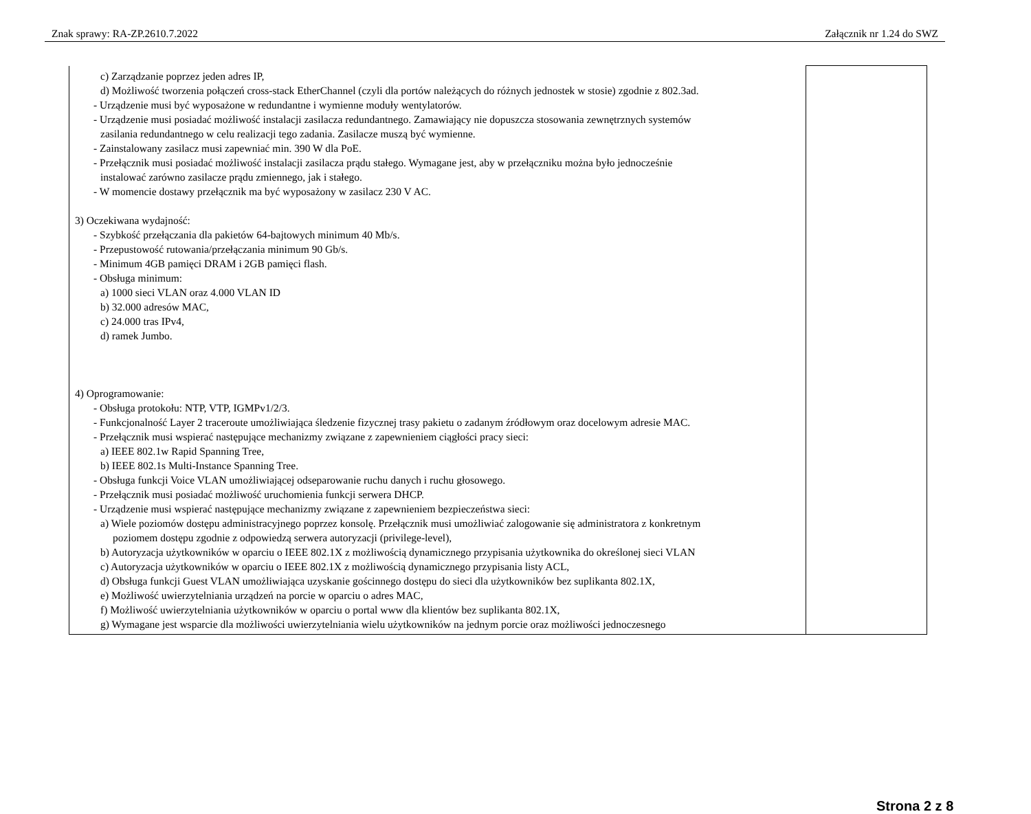Znak sprawy: RA-ZP.2610.7.2022 Załącznik nr 1.24 do SWZ
| c) Zarządzanie poprzez jeden adres IP, d) Możliwość tworzenia połączeń cross-stack EtherChannel (czyli dla portów należących do różnych jednostek w stosie) zgodnie z 802.3ad. - Urządzenie musi być wyposażone w redundantne i wymienne moduły wentylatorów. - Urządzenie musi posiadać możliwość instalacji zasilacza redundantnego. Zamawiający nie dopuszcza stosowania zewnętrznych systemów zasilania redundantnego w celu realizacji tego zadania. Zasilacze muszą być wymienne. - Zainstalowany zasilacz musi zapewniać min. 390 W dla PoE. - Przełącznik musi posiadać możliwość instalacji zasilacza prądu stałego. Wymagane jest, aby w przełączniku można było jednocześnie instalować zarówno zasilacze prądu zmiennego, jak i stałego. - W momencie dostawy przełącznik ma być wyposażony w zasilacz 230 V AC. 3) Oczekiwana wydajność: - Szybkość przełączania dla pakietów 64-bajtowych minimum 40 Mb/s. - Przepustowość rutowania/przełączania minimum 90 Gb/s. - Minimum 4GB pamięci DRAM i 2GB pamięci flash. - Obsługa minimum: a) 1000 sieci VLAN oraz 4.000 VLAN ID b) 32.000 adresów MAC, c) 24.000 tras IPv4, d) ramek Jumbo. 4) Oprogramowanie: - Obsługa protokołu: NTP, VTP, IGMPv1/2/3. - Funkcjonalność Layer 2 traceroute umożliwiająca śledzenie fizycznej trasy pakietu o zadanym źródłowym oraz docelowym adresie MAC. - Przełącznik musi wspierać następujące mechanizmy związane z zapewnieniem ciągłości pracy sieci: a) IEEE 802.1w Rapid Spanning Tree, b) IEEE 802.1s Multi-Instance Spanning Tree. - Obsługa funkcji Voice VLAN umożliwiającej odseparowanie ruchu danych i ruchu głosowego. - Przełącznik musi posiadać możliwość uruchomienia funkcji serwera DHCP. - Urządzenie musi wspierać następujące mechanizmy związane z zapewnieniem bezpieczeństwa sieci: a) Wiele poziomów dostępu administracyjnego poprzez konsolę. Przełącznik musi umożliwiać zalogowanie się administratora z konkretnym poziomem dostępu zgodnie z odpowiedzą serwera autoryzacji (privilege-level), b) Autoryzacja użytkowników w oparciu o IEEE 802.1X z możliwością dynamicznego przypisania użytkownika do określonej sieci VLAN c) Autoryzacja użytkowników w oparciu o IEEE 802.1X z możliwością dynamicznego przypisania listy ACL, d) Obsługa funkcji Guest VLAN umożliwiająca uzyskanie gościnnego dostępu do sieci dla użytkowników bez suplikanta 802.1X, e) Możliwość uwierzytelniania urządzeń na porcie w oparciu o adres MAC, f) Możliwość uwierzytelniania użytkowników w oparciu o portal www dla klientów bez suplikanta 802.1X, g) Wymagane jest wsparcie dla możliwości uwierzytelniania wielu użytkowników na jednym porcie oraz możliwości jednoczesnego | |
Strona 2 z 8